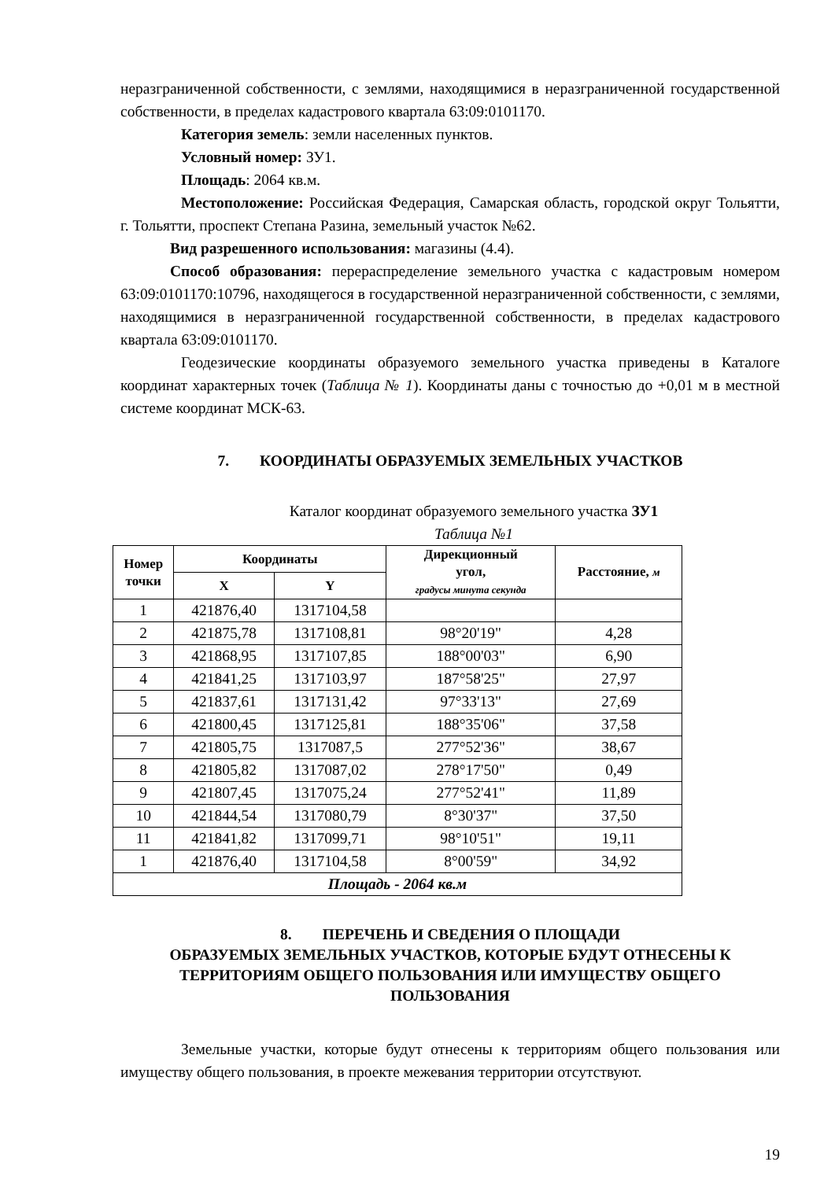неразграниченной собственности, с землями, находящимися в неразграниченной государственной собственности, в пределах кадастрового квартала 63:09:0101170.
Категория земель: земли населенных пунктов.
Условный номер: ЗУ1.
Площадь: 2064 кв.м.
Местоположение: Российская Федерация, Самарская область, городской округ Тольятти, г. Тольятти, проспект Степана Разина, земельный участок №62.
Вид разрешенного использования: магазины (4.4).
Способ образования: перераспределение земельного участка с кадастровым номером 63:09:0101170:10796, находящегося в государственной неразграниченной собственности, с землями, находящимися в неразграниченной государственной собственности, в пределах кадастрового квартала 63:09:0101170.
Геодезические координаты образуемого земельного участка приведены в Каталоге координат характерных точек (Таблица № 1). Координаты даны с точностью до +0,01 м в местной системе координат МСК-63.
7. КООРДИНАТЫ ОБРАЗУЕМЫХ ЗЕМЕЛЬНЫХ УЧАСТКОВ
Каталог координат образуемого земельного участка ЗУ1
Таблица №1
| Номер точки | Координаты | | Дирекционный угол, градусы минута секунда | Расстояние, м |
| --- | --- | --- | --- | --- |
| | X | Y | | |
| 1 | 421876,40 | 1317104,58 | | |
| 2 | 421875,78 | 1317108,81 | 98°20'19" | 4,28 |
| 3 | 421868,95 | 1317107,85 | 188°00'03" | 6,90 |
| 4 | 421841,25 | 1317103,97 | 187°58'25" | 27,97 |
| 5 | 421837,61 | 1317131,42 | 97°33'13" | 27,69 |
| 6 | 421800,45 | 1317125,81 | 188°35'06" | 37,58 |
| 7 | 421805,75 | 1317087,5 | 277°52'36" | 38,67 |
| 8 | 421805,82 | 1317087,02 | 278°17'50" | 0,49 |
| 9 | 421807,45 | 1317075,24 | 277°52'41" | 11,89 |
| 10 | 421844,54 | 1317080,79 | 8°30'37" | 37,50 |
| 11 | 421841,82 | 1317099,71 | 98°10'51" | 19,11 |
| 1 | 421876,40 | 1317104,58 | 8°00'59" | 34,92 |
| Площадь - 2064 кв.м | | | | |
8. ПЕРЕЧЕНЬ И СВЕДЕНИЯ О ПЛОЩАДИ
ОБРАЗУЕМЫХ ЗЕМЕЛЬНЫХ УЧАСТКОВ, КОТОРЫЕ БУДУТ ОТНЕСЕНЫ К ТЕРРИТОРИЯМ ОБЩЕГО ПОЛЬЗОВАНИЯ ИЛИ ИМУЩЕСТВУ ОБЩЕГО ПОЛЬЗОВАНИЯ
Земельные участки, которые будут отнесены к территориям общего пользования или имуществу общего пользования, в проекте межевания территории отсутствуют.
19